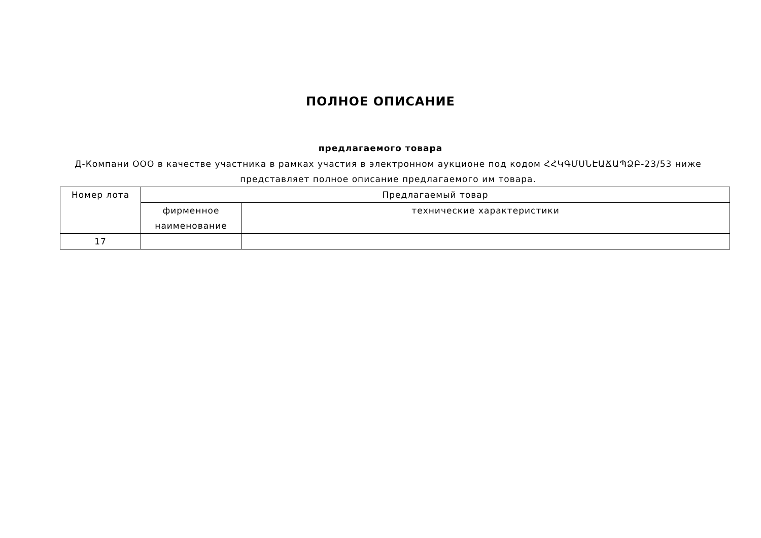ПОЛНОЕ ОПИСАНИЕ
предлагаемого товара
Д-Компани ООО в качестве участника в рамках участия в электронном аукционе под кодом ՀՀԿԳՄՍՆԷԱՃԱՊՁԲ-23/53 ниже представляет полное описание предлагаемого им товара.
| Номер лота | Предлагаемый товар | |
| | фирменное наименование | технические характеристики |
| 17 | | |